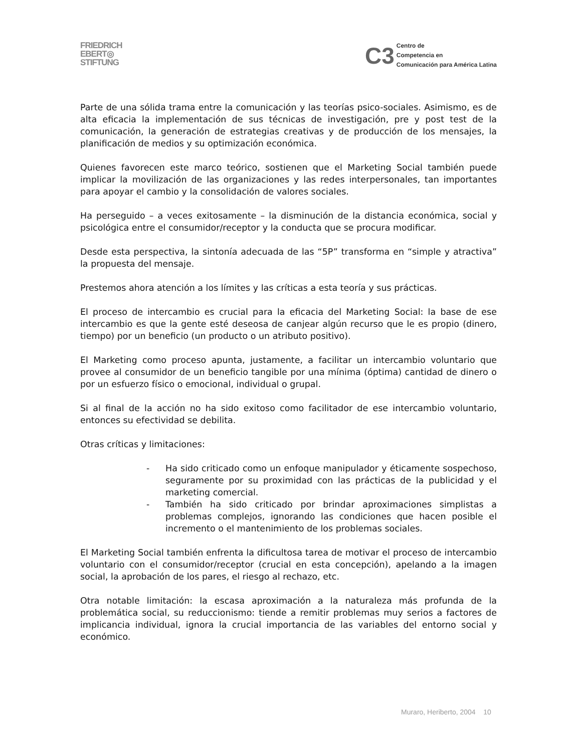FRIEDRICH
EBERT◎
STIFTUNG
C3
Centro de
Competencia en
Comunicación para América Latina
Parte de una sólida trama entre la comunicación y las teorías psico-sociales. Asimismo, es de alta eficacia la implementación de sus técnicas de investigación, pre y post test de la comunicación, la generación de estrategias creativas y de producción de los mensajes, la planificación de medios y su optimización económica.
Quienes favorecen este marco teórico, sostienen que el Marketing Social también puede implicar la movilización de las organizaciones y las redes interpersonales, tan importantes para apoyar el cambio y la consolidación de valores sociales.
Ha perseguido – a veces exitosamente – la disminución de la distancia económica, social y psicológica entre el consumidor/receptor y la conducta que se procura modificar.
Desde esta perspectiva, la sintonía adecuada de las “5P” transforma en “simple y atractiva” la propuesta del mensaje.
Prestemos ahora atención a los límites y las críticas a esta teoría y sus prácticas.
El proceso de intercambio es crucial para la eficacia del Marketing Social: la base de ese intercambio es que la gente esté deseosa de canjear algún recurso que le es propio (dinero, tiempo) por un beneficio (un producto o un atributo positivo).
El Marketing como proceso apunta, justamente, a facilitar un intercambio voluntario que provee al consumidor de un beneficio tangible por una mínima (óptima) cantidad de dinero o por un esfuerzo físico o emocional, individual o grupal.
Si al final de la acción no ha sido exitoso como facilitador de ese intercambio voluntario, entonces su efectividad se debilita.
Otras críticas y limitaciones:
- Ha sido criticado como un enfoque manipulador y éticamente sospechoso, seguramente por su proximidad con las prácticas de la publicidad y el marketing comercial.
- También ha sido criticado por brindar aproximaciones simplistas a problemas complejos, ignorando las condiciones que hacen posible el incremento o el mantenimiento de los problemas sociales.
El Marketing Social también enfrenta la dificultosa tarea de motivar el proceso de intercambio voluntario con el consumidor/receptor (crucial en esta concepción), apelando a la imagen social, la aprobación de los pares, el riesgo al rechazo, etc.
Otra notable limitación: la escasa aproximación a la naturaleza más profunda de la problemática social, su reduccionismo: tiende a remitir problemas muy serios a factores de implicancia individual, ignora la crucial importancia de las variables del entorno social y económico.
Muraro, Heriberto, 2004 10